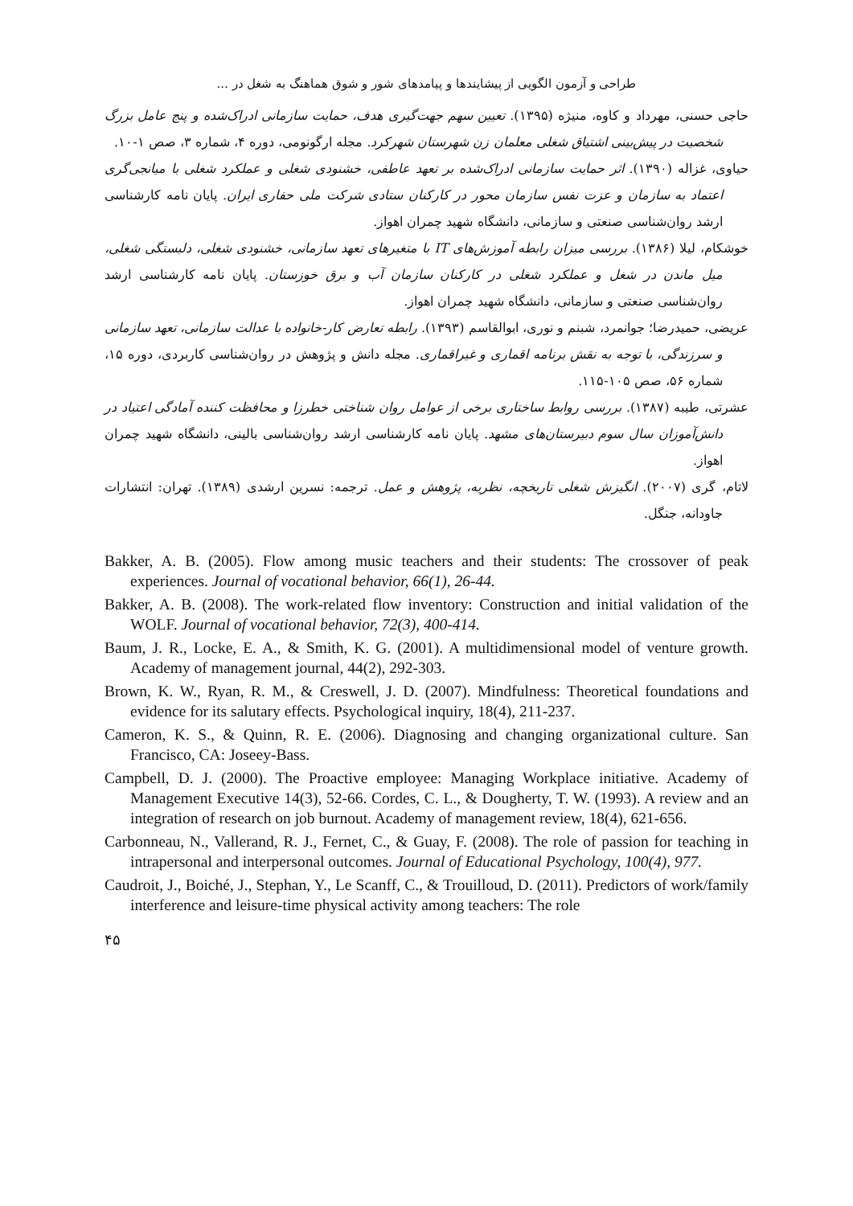طراحی و آزمون الگویی از پیشایندها و پیامدهای شور و شوق هماهنگ به شغل در ...
حاجی حسنی، مهرداد و کاوه، منیژه (۱۳۹۵). تعیین سهم جهت‌گیری هدف، حمایت سازمانی ادراک‌شده و پنج عامل بزرگ شخصیت در پیش‌بینی اشتیاق شغلی معلمان زن شهرستان شهرکرد. مجله ارگونومی، دوره ۴، شماره ۳، صص ۱-۱۰.
حیاوی، غزاله (۱۳۹۰). اثر حمایت سازمانی ادراک‌شده بر تعهد عاطفی، خشنودی شغلی و عملکرد شغلی با میانجی‌گری اعتماد به سازمان و عزت نفس سازمان محور در کارکنان ستادی شرکت ملی حفاری ایران. پایان نامه کارشناسی ارشد روان‌شناسی صنعتی و سازمانی، دانشگاه شهید چمران اهواز.
خوشکام، لیلا (۱۳۸۶). بررسی میزان رابطه آموزش‌های IT با متغیرهای تعهد سازمانی، خشنودی شغلی، دلبستگی شغلی، میل ماندن در شغل و عملکرد شغلی در کارکنان سازمان آب و برق خوزستان. پایان نامه کارشناسی ارشد روان‌شناسی صنعتی و سازمانی، دانشگاه شهید چمران اهواز.
عریضی، حمیدرضا؛ جوانمرد، شبنم و نوری، ابوالقاسم (۱۳۹۳). رابطه تعارض کار-خانواده با عدالت سازمانی، تعهد سازمانی و سرزندگی، با توجه به نقش برنامه اقماری و غیراقماری. مجله دانش و پژوهش در روان‌شناسی کاربردی، دوره ۱۵، شماره ۵۶، صص ۱۰۵-۱۱۵.
عشرتی، طیبه (۱۳۸۷). بررسی روابط ساختاری برخی از عوامل روان شناختی خطرزا و محافظت کننده آمادگی اعتیاد در دانش‌آموزان سال سوم دبیرستان‌های مشهد. پایان نامه کارشناسی ارشد روان‌شناسی بالینی، دانشگاه شهید چمران اهواز.
لاتام، گری (۲۰۰۷). انگیزش شغلی تاریخچه، نظریه، پژوهش و عمل. ترجمه: نسرین ارشدی (۱۳۸۹). تهران: انتشارات جاودانه، جنگل.
Bakker, A. B. (2005). Flow among music teachers and their students: The crossover of peak experiences. Journal of vocational behavior, 66(1), 26-44.
Bakker, A. B. (2008). The work-related flow inventory: Construction and initial validation of the WOLF. Journal of vocational behavior, 72(3), 400-414.
Baum, J. R., Locke, E. A., & Smith, K. G. (2001). A multidimensional model of venture growth. Academy of management journal, 44(2), 292-303.
Brown, K. W., Ryan, R. M., & Creswell, J. D. (2007). Mindfulness: Theoretical foundations and evidence for its salutary effects. Psychological inquiry, 18(4), 211-237.
Cameron, K. S., & Quinn, R. E. (2006). Diagnosing and changing organizational culture. San Francisco, CA: Joseey-Bass.
Campbell, D. J. (2000). The Proactive employee: Managing Workplace initiative. Academy of Management Executive 14(3), 52-66. Cordes, C. L., & Dougherty, T. W. (1993). A review and an integration of research on job burnout. Academy of management review, 18(4), 621-656.
Carbonneau, N., Vallerand, R. J., Fernet, C., & Guay, F. (2008). The role of passion for teaching in intrapersonal and interpersonal outcomes. Journal of Educational Psychology, 100(4), 977.
Caudroit, J., Boiché, J., Stephan, Y., Le Scanff, C., & Trouilloud, D. (2011). Predictors of work/family interference and leisure-time physical activity among teachers: The role
۴۵